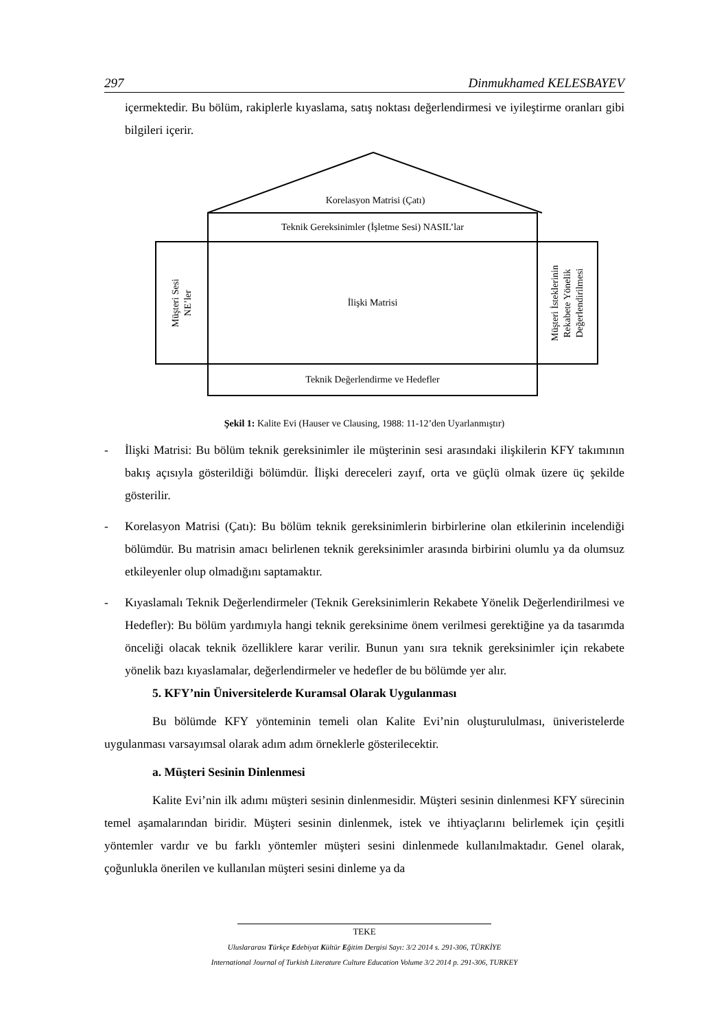297 Dinmukhamed KELESBAYEV
içermektedir. Bu bölüm, rakiplerle kıyaslama, satış noktası değerlendirmesi ve iyileştirme oranları gibi bilgileri içerir.
Korelasyon Matrisi (Çatı)
Teknik Gereksinimler (İşletme Sesi) NASIL’lar
Müşteri Sesi
NE’ler
İlişki Matrisi
Müşteri İsteklerinin
Rekabete Yönelik
Değerlendirilmesi
Teknik Değerlendirme ve Hedefler
Şekil 1: Kalite Evi (Hauser ve Clausing, 1988: 11-12’den Uyarlanmıştır)
- İlişki Matrisi: Bu bölüm teknik gereksinimler ile müşterinin sesi arasındaki ilişkilerin KFY takımının bakış açısıyla gösterildiği bölümdür. İlişki dereceleri zayıf, orta ve güçlü olmak üzere üç şekilde gösterilir.
- Korelasyon Matrisi (Çatı): Bu bölüm teknik gereksinimlerin birbirlerine olan etkilerinin incelendiği bölümdür. Bu matrisin amacı belirlenen teknik gereksinimler arasında birbirini olumlu ya da olumsuz etkileyenler olup olmadığını saptamaktır.
- Kıyaslamalı Teknik Değerlendirmeler (Teknik Gereksinimlerin Rekabete Yönelik Değerlendirilmesi ve Hedefler): Bu bölüm yardımıyla hangi teknik gereksinime önem verilmesi gerektiğine ya da tasarımda önceliği olacak teknik özelliklere karar verilir. Bunun yanı sıra teknik gereksinimler için rekabete yönelik bazı kıyaslamalar, değerlendirmeler ve hedefler de bu bölümde yer alır.
5. KFY’nin Üniversitelerde Kuramsal Olarak Uygulanması
Bu bölümde KFY yönteminin temeli olan Kalite Evi’nin oluşturululması, üniveristelerde uygulanması varsayımsal olarak adım adım örneklerle gösterilecektir.
a. Müşteri Sesinin Dinlenmesi
Kalite Evi’nin ilk adımı müşteri sesinin dinlenmesidir. Müşteri sesinin dinlenmesi KFY sürecinin temel aşamalarından biridir. Müşteri sesinin dinlenmek, istek ve ihtiyaçlarını belirlemek için çeşitli yöntemler vardır ve bu farklı yöntemler müşteri sesini dinlenmede kullanılmaktadır. Genel olarak, çoğunlukla önerilen ve kullanılan müşteri sesini dinleme ya da
TEKE
Uluslararası Türkçe Edebiyat Kültür Eğitim Dergisi Sayı: 3/2 2014 s. 291-306, TÜRKİYE
International Journal of Turkish Literature Culture Education Volume 3/2 2014 p. 291-306, TURKEY